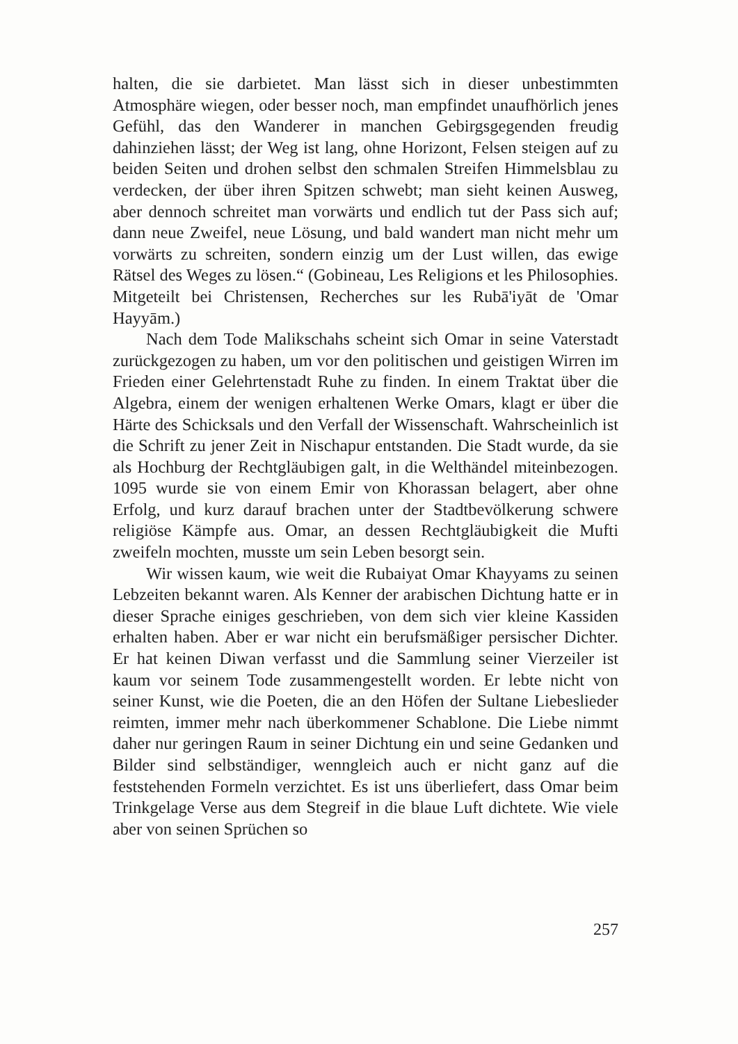halten, die sie darbietet. Man lässt sich in dieser unbestimmten Atmosphäre wiegen, oder besser noch, man empfindet unaufhörlich jenes Gefühl, das den Wanderer in manchen Gebirgsgegenden freudig dahinziehen lässt; der Weg ist lang, ohne Horizont, Felsen steigen auf zu beiden Seiten und drohen selbst den schmalen Streifen Himmelsblau zu verdecken, der über ihren Spitzen schwebt; man sieht keinen Ausweg, aber dennoch schreitet man vorwärts und endlich tut der Pass sich auf; dann neue Zweifel, neue Lösung, und bald wandert man nicht mehr um vorwärts zu schreiten, sondern einzig um der Lust willen, das ewige Rätsel des Weges zu lösen.“ (Gobineau, Les Religions et les Philosophies. Mitgeteilt bei Christensen, Recherches sur les Rubā'iyāt de 'Omar Hayyām.)
Nach dem Tode Malikschahs scheint sich Omar in seine Vaterstadt zurückgezogen zu haben, um vor den politischen und geistigen Wirren im Frieden einer Gelehrtenstadt Ruhe zu finden. In einem Traktat über die Algebra, einem der wenigen erhaltenen Werke Omars, klagt er über die Härte des Schicksals und den Verfall der Wissenschaft. Wahrscheinlich ist die Schrift zu jener Zeit in Nischapur entstanden. Die Stadt wurde, da sie als Hochburg der Rechtgläubigen galt, in die Welthändel miteinbezogen. 1095 wurde sie von einem Emir von Khorassan belagert, aber ohne Erfolg, und kurz darauf brachen unter der Stadtbevölkerung schwere religiöse Kämpfe aus. Omar, an dessen Rechtgläubigkeit die Mufti zweifeln mochten, musste um sein Leben besorgt sein.
Wir wissen kaum, wie weit die Rubaiyat Omar Khayyams zu seinen Lebzeiten bekannt waren. Als Kenner der arabischen Dichtung hatte er in dieser Sprache einiges geschrieben, von dem sich vier kleine Kassiden erhalten haben. Aber er war nicht ein berufsmäßiger persischer Dichter. Er hat keinen Diwan verfasst und die Sammlung seiner Vierzeiler ist kaum vor seinem Tode zusammengestellt worden. Er lebte nicht von seiner Kunst, wie die Poeten, die an den Höfen der Sultane Liebeslieder reimten, immer mehr nach überkommener Schablone. Die Liebe nimmt daher nur geringen Raum in seiner Dichtung ein und seine Gedanken und Bilder sind selbständiger, wenngleich auch er nicht ganz auf die feststehenden Formeln verzichtet. Es ist uns überliefert, dass Omar beim Trinkgelage Verse aus dem Stegreif in die blaue Luft dichtete. Wie viele aber von seinen Sprüchen so
257